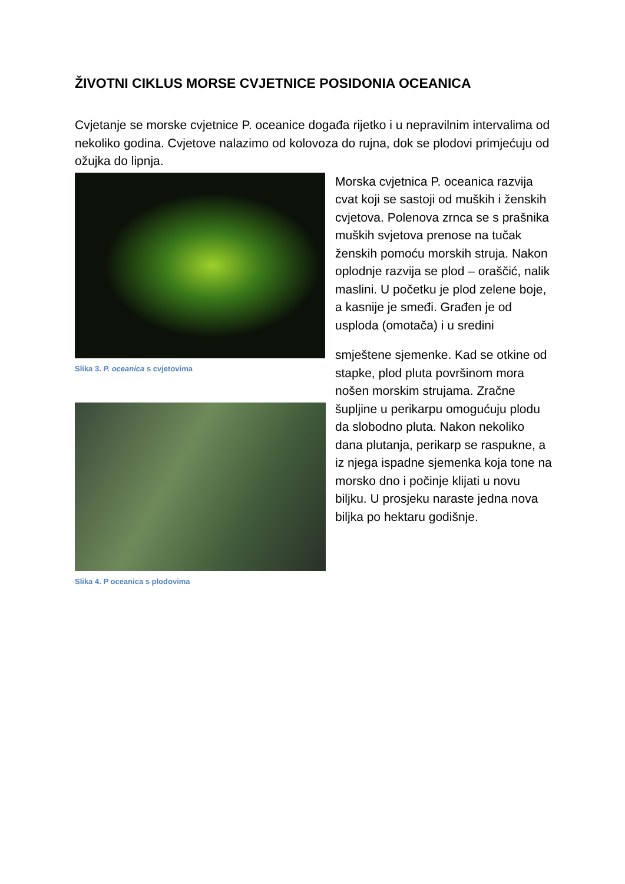ŽIVOTNI CIKLUS MORSE CVJETNICE POSIDONIA OCEANICA
Cvjetanje se morske cvjetnice P. oceanice događa rijetko i u nepravilnim intervalima od nekoliko godina. Cvjetove nalazimo od kolovoza do rujna, dok se plodovi primjećuju od ožujka do lipnja.
Slika 3. P. oceanica s cvjetovima
Slika 4. P oceanica s plodovima
Morska cvjetnica P. oceanica razvija cvat koji se sastoji od muških i ženskih cvjetova. Polenova zrnca se s prašnika muških svjetova prenose na tučak ženskih pomoću morskih struja. Nakon oplodnje razvija se plod – oraščić, nalik maslini. U početku je plod zelene boje, a kasnije je smeđi. Građen je od usploda (omotača) i u sredini
smještene sjemenke. Kad se otkine od stapke, plod pluta površinom mora nošen morskim strujama. Zračne šupljine u perikarpu omogućuju plodu da slobodno pluta. Nakon nekoliko dana plutanja, perikarp se raspukne, a iz njega ispadne sjemenka koja tone na morsko dno i počinje klijati u novu biljku. U prosjeku naraste jedna nova biljka po hektaru godišnje.